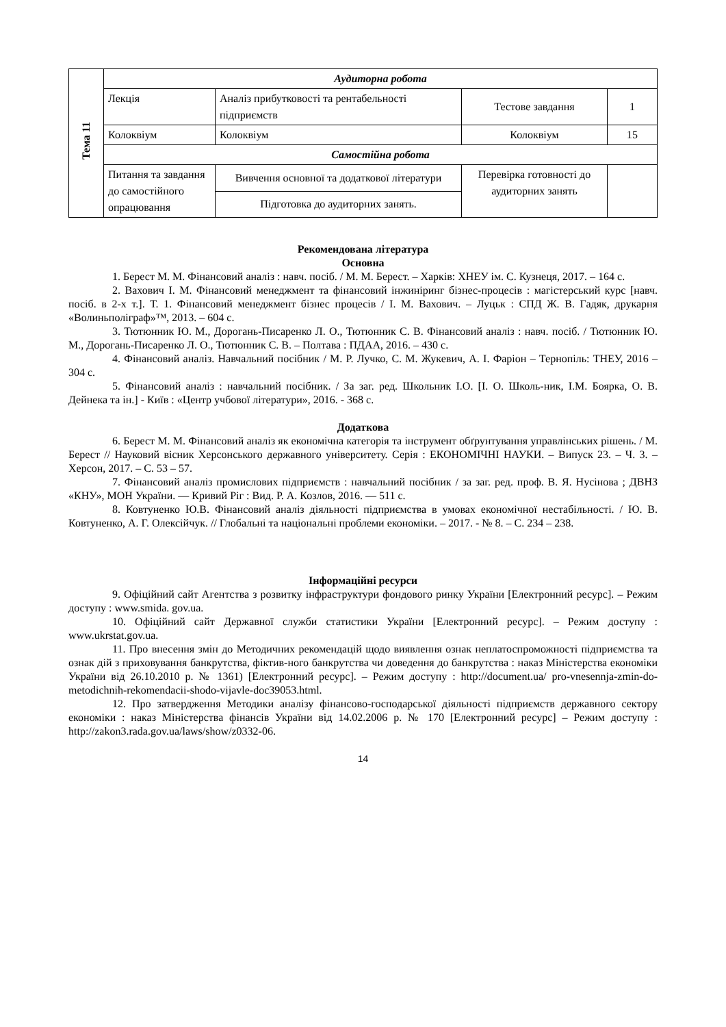| Тема 11 | Аудиторна робота | | | |
| | Лекція | Аналіз прибутковості та рентабельності підприємств | Тестове завдання | 1 |
| | Колоквіум | Колоквіум | Колоквіум | 15 |
| | Самостійна робота | | | |
| | Питання та завдання до самостійного опрацювання | Вивчення основної та додаткової літератури | Перевірка готовності до аудиторних занять | |
| | | Підготовка до аудиторних занять. | | |
Рекомендована література
Основна
1. Берест М. М. Фінансовий аналіз : навч. посіб. / М. М. Берест. – Харків: ХНЕУ ім. С. Кузнеця, 2017. – 164 с.
2. Вахович І. М. Фінансовий менеджмент та фінансовий інжиніринг бізнес-процесів : магістерський курс [навч. посіб. в 2-х т.]. Т. 1. Фінансовий менеджмент бізнес процесів / І. М. Вахович. – Луцьк : СПД Ж. В. Гадяк, друкарня «Волиньполіграф»™, 2013. – 604 с.
3. Тютюнник Ю. М., Дорогань-Писаренко Л. О., Тютюнник С. В. Фінансовий аналіз : навч. посіб. / Тютюнник Ю. М., Дорогань-Писаренко Л. О., Тютюнник С. В. – Полтава : ПДАА, 2016. – 430 с.
4. Фінансовий аналіз. Навчальний посібник / М. Р. Лучко, С. М. Жукевич, А. І. Фаріон – Тернопіль: ТНЕУ, 2016 – 304 с.
5. Фінансовий аналіз : навчальний посібник. / За заг. ред. Школьник І.О. [І. О. Школь-ник, І.М. Боярка, О. В. Дейнека та ін.] - Київ : «Центр учбової літератури», 2016. - 368 с.
Додаткова
6. Берест М. М. Фінансовий аналіз як економічна категорія та інструмент обґрунтування управлінських рішень. / М. Берест // Науковий вісник Херсонського державного університету. Серія : ЕКОНОМІЧНІ НАУКИ. – Випуск 23. – Ч. 3. – Херсон, 2017. – С. 53 – 57.
7. Фінансовий аналіз промислових підприємств : навчальний посібник / за заг. ред. проф. В. Я. Нусінова ; ДВНЗ «КНУ», МОН України. — Кривий Ріг : Вид. Р. А. Козлов, 2016. — 511 с.
8. Ковтуненко Ю.В. Фінансовий аналіз діяльності підприємства в умовах економічної нестабільності. / Ю. В. Ковтуненко, А. Г. Олексійчук. // Глобальні та національні проблеми економіки. – 2017. - № 8. – С. 234 – 238.
Інформаційні ресурси
9. Офіційний сайт Агентства з розвитку інфраструктури фондового ринку України [Електронний ресурс]. – Режим доступу : www.smida. gov.ua.
10. Офіційний сайт Державної служби статистики України [Електронний ресурс]. – Режим доступу : www.ukrstat.gov.ua.
11. Про внесення змін до Методичних рекомендацій щодо виявлення ознак неплатоспроможності підприємства та ознак дій з приховування банкрутства, фіктив-ного банкрутства чи доведення до банкрутства : наказ Міністерства економіки України від 26.10.2010 р. № 1361) [Електронний ресурс]. – Режим доступу : http://document.ua/ pro-vnesennja-zmin-do-metodichnih-rekomendacii-shodo-vijavle-doc39053.html.
12. Про затвердження Методики аналізу фінансово-господарської діяльності підприємств державного сектору економіки : наказ Міністерства фінансів України від 14.02.2006 р. № 170 [Електронний ресурс] – Режим доступу : http://zakon3.rada.gov.ua/laws/show/z0332-06.
14